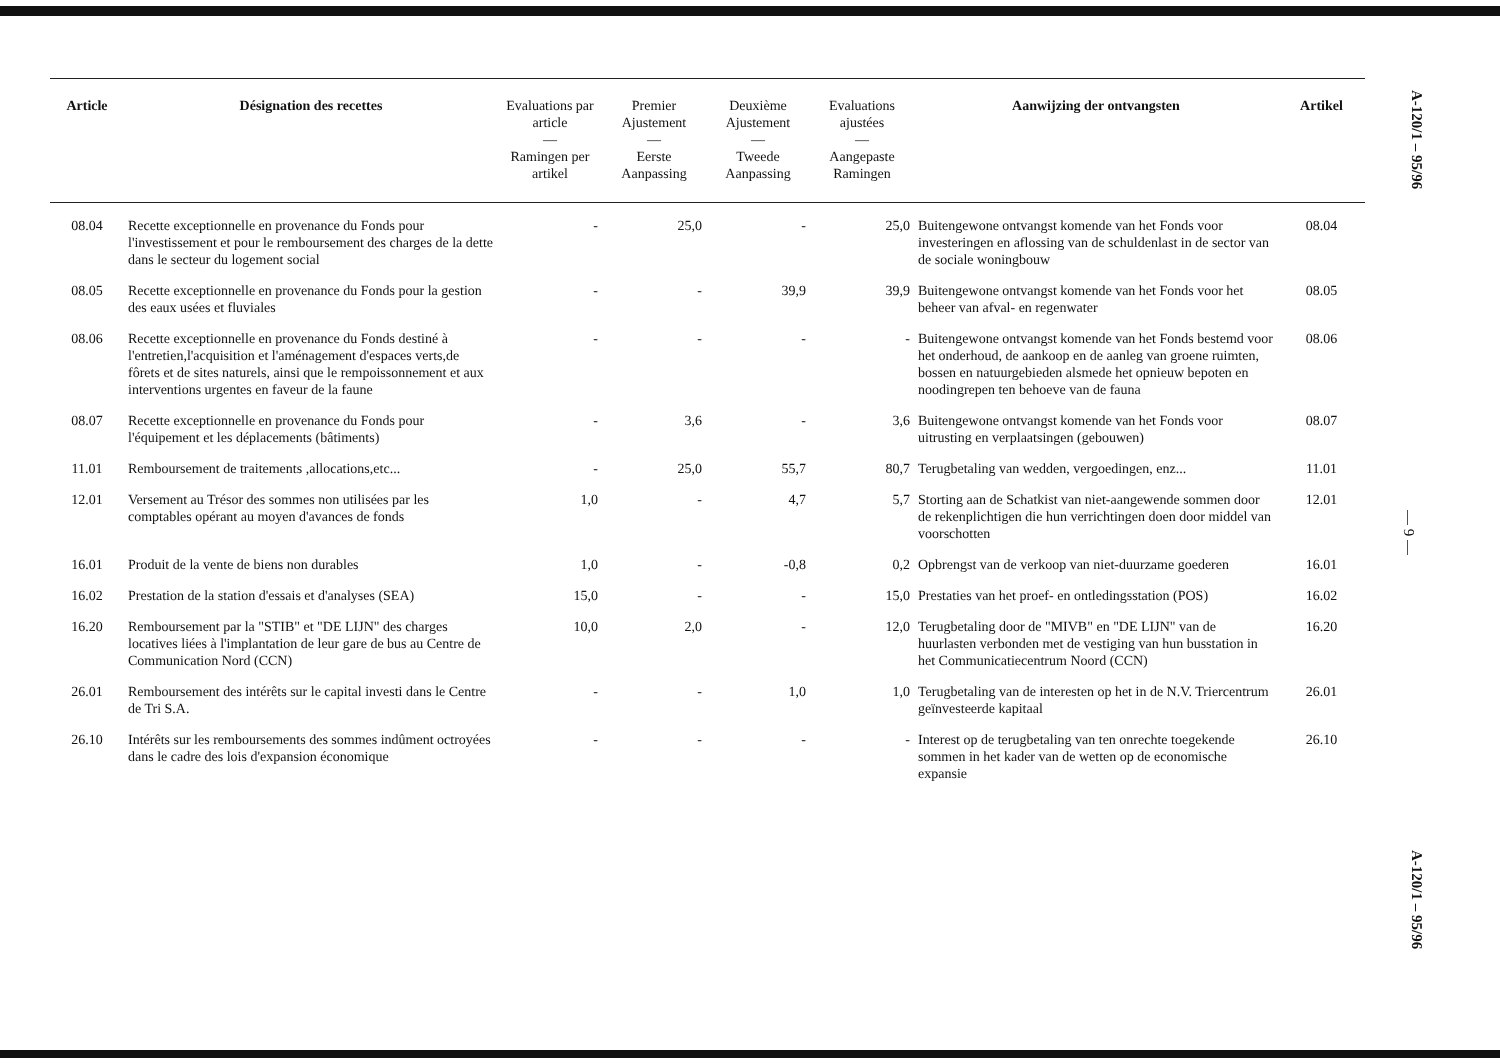| Article | Désignation des recettes | Evaluations par article — Ramingen per artikel | Premier Ajustement — Eerste Aanpassing | Deuxième Ajustement — Tweede Aanpassing | Evaluations ajustées — Aangepaste Ramingen | Aanwijzing der ontvangsten | Artikel |
| --- | --- | --- | --- | --- | --- | --- | --- |
| 08.04 | Recette exceptionnelle en provenance du Fonds pour l'investissement et pour le remboursement des charges de la dette dans le secteur du logement social | - | 25,0 | - | 25,0 | Buitengewone ontvangst komende van het Fonds voor investeringen en aflossing van de schuldenlast in de sector van de sociale woningbouw | 08.04 |
| 08.05 | Recette exceptionnelle en provenance du Fonds pour la gestion des eaux usées et fluviales | - | - | 39,9 | 39,9 | Buitengewone ontvangst komende van het Fonds voor het beheer van afval- en regenwater | 08.05 |
| 08.06 | Recette exceptionnelle en provenance du Fonds destiné à l'entretien,l'acquisition et l'aménagement d'espaces verts,de fôrets et de sites naturels, ainsi que le rempoissonnement et aux interventions urgentes en faveur de la faune | - | - | - | - | Buitengewone ontvangst komende van het Fonds bestemd voor het onderhoud, de aankoop en de aanleg van groene ruimten, bossen en natuurgebieden alsmede het opnieuw bepoten en noodingrepen ten behoeve van de fauna | 08.06 |
| 08.07 | Recette exceptionnelle en provenance du Fonds pour l'équipement et les déplacements (bâtiments) | - | 3,6 | - | 3,6 | Buitengewone ontvangst komende van het Fonds voor uitrusting en verplaatsingen (gebouwen) | 08.07 |
| 11.01 | Remboursement de traitements ,allocations,etc... | - | 25,0 | 55,7 | 80,7 | Terugbetaling van wedden, vergoedingen, enz... | 11.01 |
| 12.01 | Versement au Trésor des sommes non utilisées par les comptables opérant au moyen d'avances de fonds | 1,0 | - | 4,7 | 5,7 | Storting aan de Schatkist van niet-aangewende sommen door de rekenplichtigen die hun verrichtingen doen door middel van voorschotten | 12.01 |
| 16.01 | Produit de la vente de biens non durables | 1,0 | - | -0,8 | 0,2 | Opbrengst van de verkoop van niet-duurzame goederen | 16.01 |
| 16.02 | Prestation de la station d'essais et d'analyses (SEA) | 15,0 | - | - | 15,0 | Prestaties van het proef- en ontledingsstation (POS) | 16.02 |
| 16.20 | Remboursement par la "STIB" et "DE LIJN" des charges locatives liées à l'implantation de leur gare de bus au Centre de Communication Nord (CCN) | 10,0 | 2,0 | - | 12,0 | Terugbetaling door de "MIVB" en "DE LIJN" van de huurlasten verbonden met de vestiging van hun busstation in het Communicatiecentrum Noord (CCN) | 16.20 |
| 26.01 | Remboursement des intérêts sur le capital investi dans le Centre de Tri S.A. | - | - | 1,0 | 1,0 | Terugbetaling van de interesten op het in de N.V. Triercentrum geïnvesteerde kapitaal | 26.01 |
| 26.10 | Intérêts sur les remboursements des sommes indûment octroyées dans le cadre des lois d'expansion économique | - | - | - | - | Interest op de terugbetaling van ten onrechte toegekende sommen in het kader van de wetten op de economische expansie | 26.10 |
A-120/1 – 95/96
— 9 —
A-120/1 – 95/96